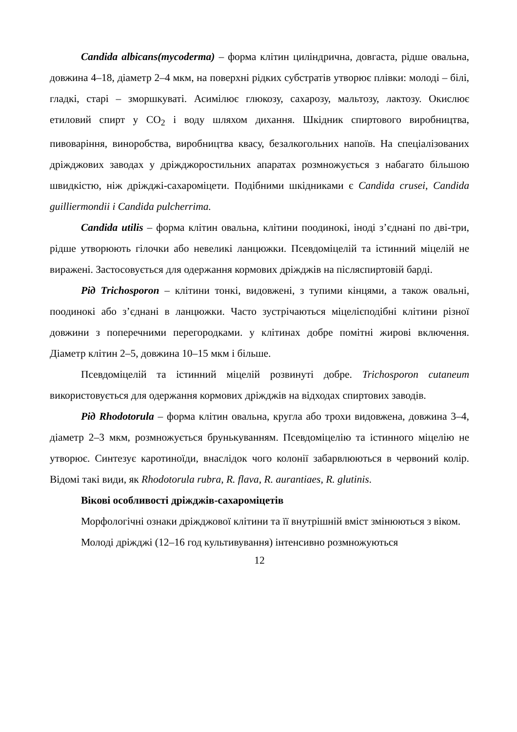Candida albicans(mycoderma) – форма клітин циліндрична, довгаста, рідше овальна, довжина 4–18, діаметр 2–4 мкм, на поверхні рідких субстратів утворює плівки: молоді – білі, гладкі, старі – зморшкуваті. Асимілює глюкозу, сахарозу, мальтозу, лактозу. Окислює етиловий спирт у CO<sub>2</sub> і воду шляхом дихання. Шкідник спиртового виробництва, пивоваріння, виноробства, виробництва квасу, безалкогольних напоїв. На спеціалізованих дріжджових заводах у дріжджоростильних апаратах розмножується з набагато більшою швидкістю, ніж дріжджі-сахароміцети. Подібними шкідниками є Candida crusei, Candida guilliermondii і Candida pulcherrima.
Candida utilis – форма клітин овальна, клітини поодинокі, іноді з’єднані по дві-три, рідше утворюють гілочки або невеликі ланцюжки. Псевдоміцелій та істинний міцелій не виражені. Застосовується для одержання кормових дріжджів на післяспиртовій барді.
Рід Trichosporon – клітини тонкі, видовжені, з тупими кінцями, а також овальні, поодинокі або з’єднані в ланцюжки. Часто зустрічаються міцелієподібні клітини різної довжини з поперечними перегородками. у клітинах добре помітні жирові включення. Діаметр клітин 2–5, довжина 10–15 мкм і більше.
Псевдоміцелій та істинний міцелій розвинуті добре. Trichosporon cutaneum використовується для одержання кормових дріжджів на відходах спиртових заводів.
Рід Rhodotorula – форма клітин овальна, кругла або трохи видовжена, довжина 3–4, діаметр 2–3 мкм, розмножується брунькуванням. Псевдоміцелію та істинного міцелію не утворює. Синтезує каротиноїди, внаслідок чого колонії забарвлюються в червоний колір. Відомі такі види, як Rhodotorula rubra, R. flava, R. aurantiaes, R. glutinis.
Вікові особливості дріжджів-сахароміцетів
Морфологічні ознаки дріжджової клітини та її внутрішній вміст змінюються з віком.
Молоді дріжджі (12–16 год культивування) інтенсивно розмножуються
12